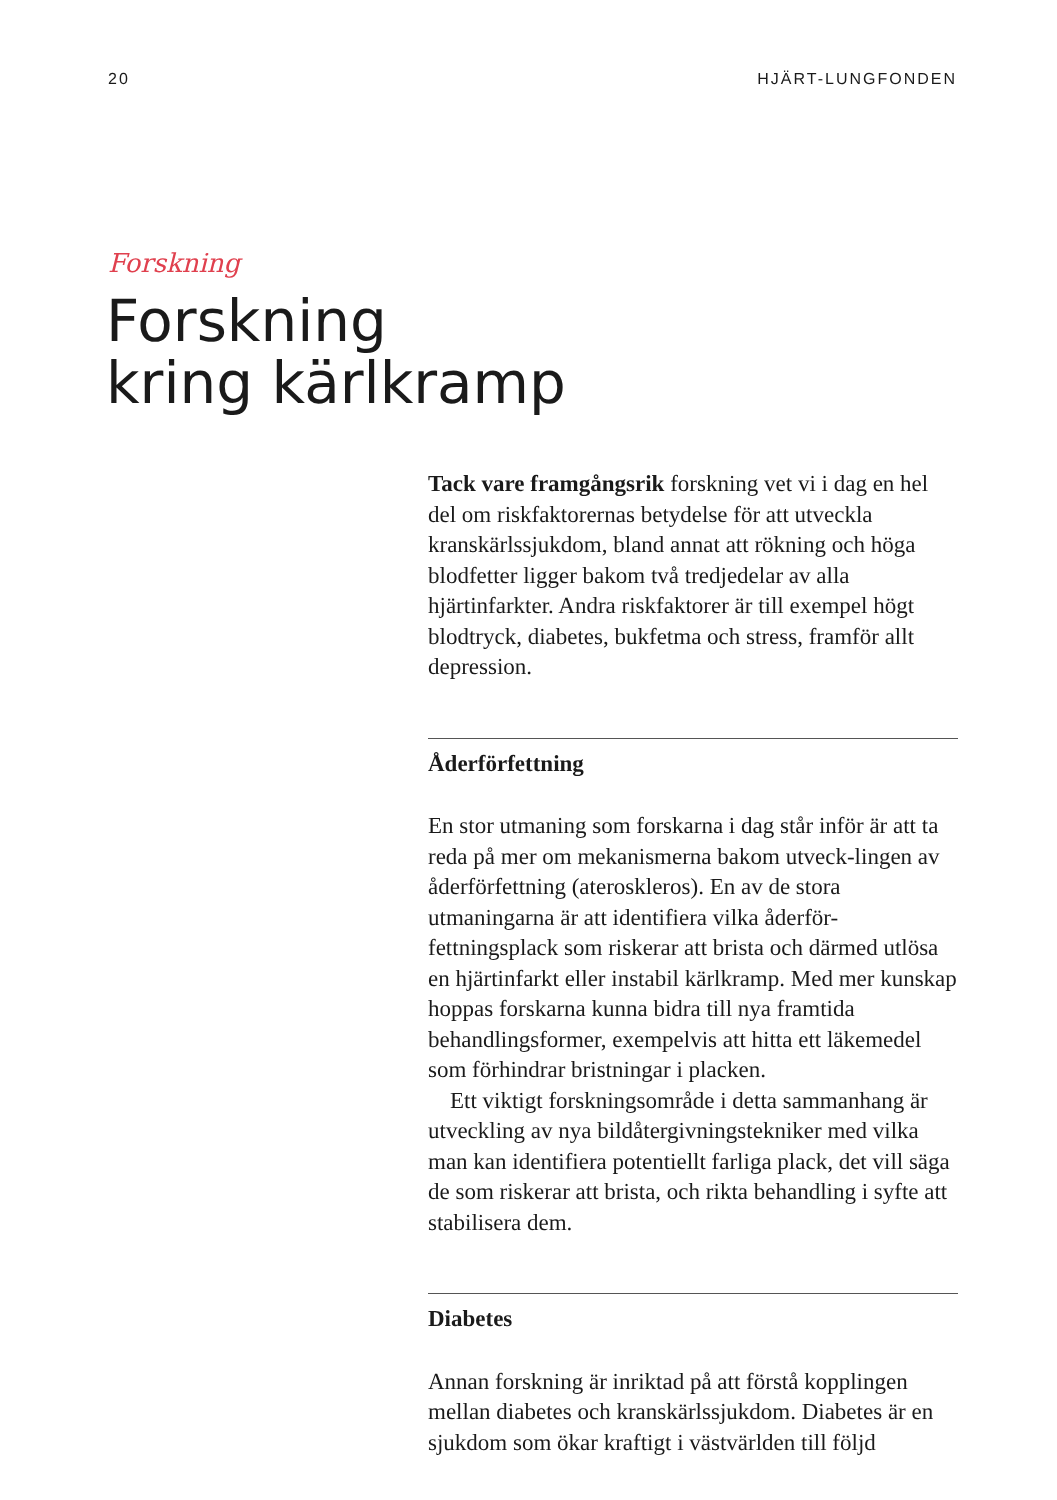20 HJÄRT-LUNGFONDEN
Forskning
Forskning
kring kärlkramp
Tack vare framgångsrik forskning vet vi i dag en hel del om riskfaktorernas betydelse för att utveckla kranskärlssjukdom, bland annat att rökning och höga blodfetter ligger bakom två tredjedelar av alla hjärtinfarkter. Andra riskfaktorer är till exempel högt blodtryck, diabetes, bukfetma och stress, framför allt depression.
Åderförfettning
En stor utmaning som forskarna i dag står inför är att ta reda på mer om mekanismerna bakom utveck-lingen av åderförfettning (ateroskleros). En av de stora utmaningarna är att identifiera vilka åderför-fettningsplack som riskerar att brista och därmed utlösa en hjärtinfarkt eller instabil kärlkramp. Med mer kunskap hoppas forskarna kunna bidra till nya framtida behandlingsformer, exempelvis att hitta ett läkemedel som förhindrar bristningar i placken.
Ett viktigt forskningsområde i detta sammanhang är utveckling av nya bildåtergivningstekniker med vilka man kan identifiera potentiellt farliga plack, det vill säga de som riskerar att brista, och rikta behandling i syfte att stabilisera dem.
Diabetes
Annan forskning är inriktad på att förstå kopplingen mellan diabetes och kranskärlssjukdom. Diabetes är en sjukdom som ökar kraftigt i västvärlden till följd